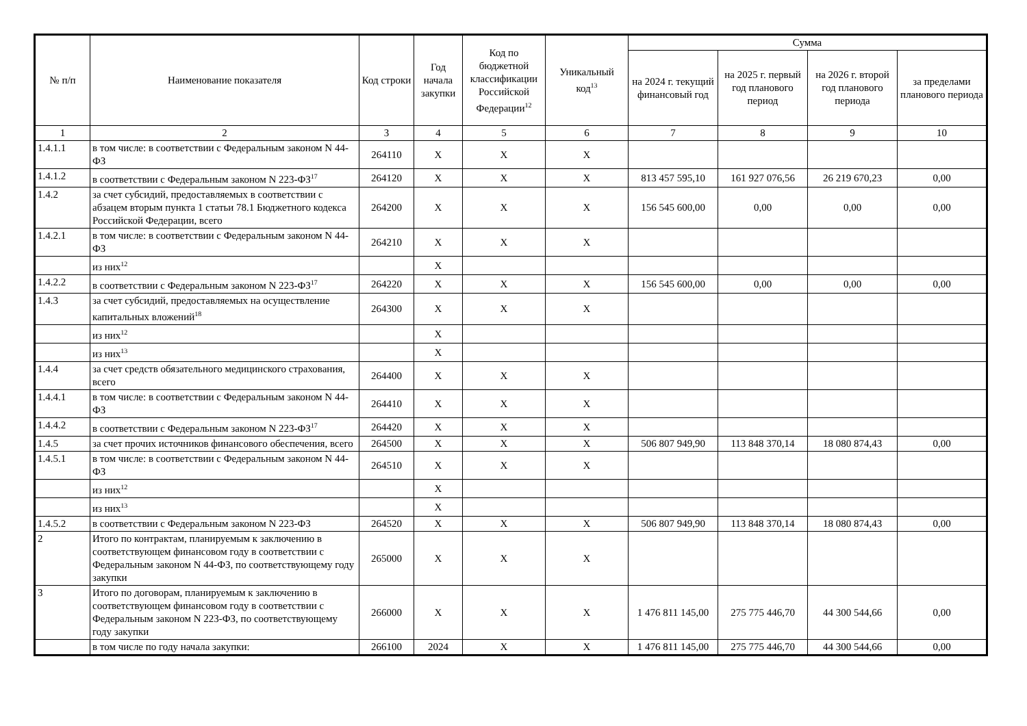| № п/п | Наименование показателя | Код строки | Год начала закупки | Код по бюджетной классификации Российской Федерации<sup>12</sup> | Уникальный код<sup>13</sup> | Сумма | | | |
| --- | --- | --- | --- | --- | --- | --- | --- | --- | --- |
| | | | | | | на 2024 г. текущий финансовый год | на 2025 г. первый год планового период | на 2026 г. второй год планового периода | за пределами планового периода |
| 1 | 2 | 3 | 4 | 5 | 6 | 7 | 8 | 9 | 10 |
| 1.4.1.1 | в том числе: в соответствии с Федеральным законом N 44-ФЗ | 264110 | X | X | X | | | | |
| 1.4.1.2 | в соответствии с Федеральным законом N 223-ФЗ<sup>17</sup> | 264120 | X | X | X | 813 457 595,10 | 161 927 076,56 | 26 219 670,23 | 0,00 |
| 1.4.2 | за счет субсидий, предоставляемых в соответствии с абзацем вторым пункта 1 статьи 78.1 Бюджетного кодекса Российской Федерации, всего | 264200 | X | X | X | 156 545 600,00 | 0,00 | 0,00 | 0,00 |
| 1.4.2.1 | в том числе: в соответствии с Федеральным законом N 44-ФЗ | 264210 | X | X | X | | | | |
| | из них<sup>12</sup> | | X | | | | | | |
| 1.4.2.2 | в соответствии с Федеральным законом N 223-ФЗ<sup>17</sup> | 264220 | X | X | X | 156 545 600,00 | 0,00 | 0,00 | 0,00 |
| 1.4.3 | за счет субсидий, предоставляемых на осуществление капитальных вложений<sup>18</sup> | 264300 | X | X | X | | | | |
| | из них<sup>12</sup> | | X | | | | | | |
| | из них<sup>13</sup> | | X | | | | | | |
| 1.4.4 | за счет средств обязательного медицинского страхования, всего | 264400 | X | X | X | | | | |
| 1.4.4.1 | в том числе: в соответствии с Федеральным законом N 44-ФЗ | 264410 | X | X | X | | | | |
| 1.4.4.2 | в соответствии с Федеральным законом N 223-ФЗ<sup>17</sup> | 264420 | X | X | X | | | | |
| 1.4.5 | за счет прочих источников финансового обеспечения, всего | 264500 | X | X | X | 506 807 949,90 | 113 848 370,14 | 18 080 874,43 | 0,00 |
| 1.4.5.1 | в том числе: в соответствии с Федеральным законом N 44-ФЗ | 264510 | X | X | X | | | | |
| | из них<sup>12</sup> | | X | | | | | | |
| | из них<sup>13</sup> | | X | | | | | | |
| 1.4.5.2 | в соответствии с Федеральным законом N 223-ФЗ | 264520 | X | X | X | 506 807 949,90 | 113 848 370,14 | 18 080 874,43 | 0,00 |
| 2 | Итого по контрактам, планируемым к заключению в соответствующем финансовом году в соответствии с Федеральным законом N 44-ФЗ, по соответствующему году закупки | 265000 | X | X | X | | | | |
| 3 | Итого по договорам, планируемым к заключению в соответствующем финансовом году в соответствии с Федеральным законом N 223-ФЗ, по соответствующему году закупки | 266000 | X | X | X | 1 476 811 145,00 | 275 775 446,70 | 44 300 544,66 | 0,00 |
| | в том числе по году начала закупки: | 266100 | 2024 | X | X | 1 476 811 145,00 | 275 775 446,70 | 44 300 544,66 | 0,00 |